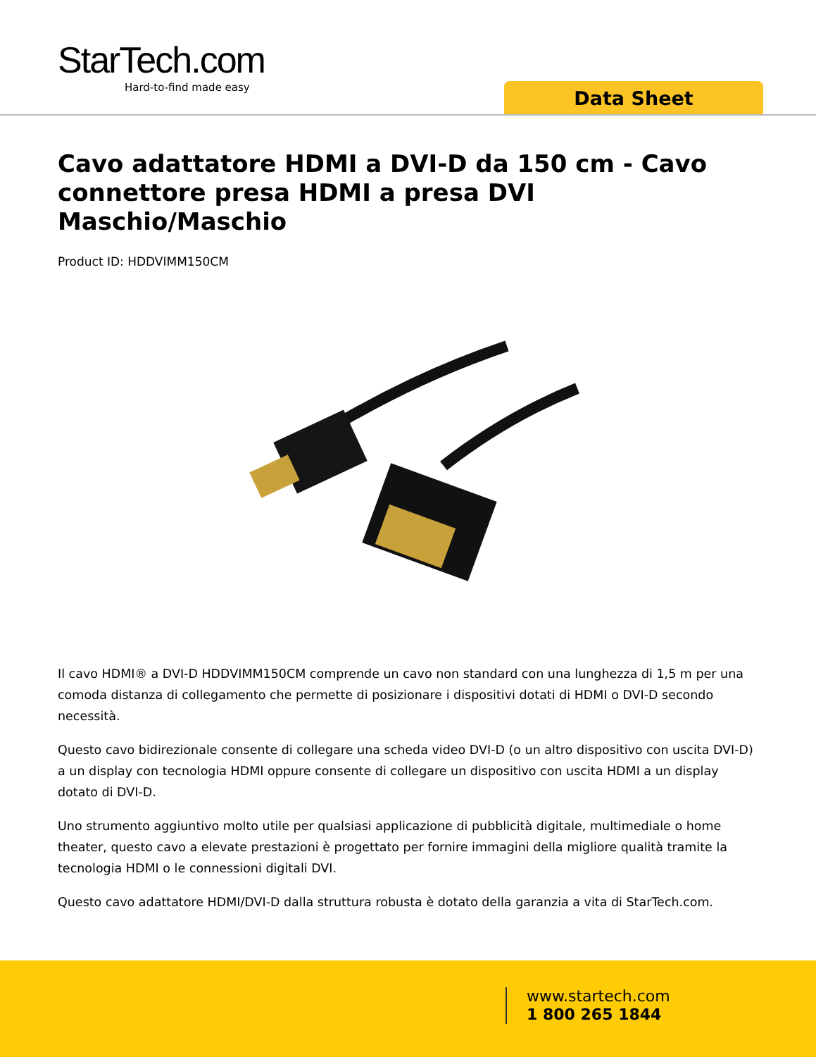StarTech.com
Hard-to-find made easy
Data Sheet
Cavo adattatore HDMI a DVI-D da 150 cm - Cavo connettore presa HDMI a presa DVI Maschio/Maschio
Product ID: HDDVIMM150CM
Il cavo HDMI® a DVI-D HDDVIMM150CM comprende un cavo non standard con una lunghezza di 1,5 m per una comoda distanza di collegamento che permette di posizionare i dispositivi dotati di HDMI o DVI-D secondo necessità.
Questo cavo bidirezionale consente di collegare una scheda video DVI-D (o un altro dispositivo con uscita DVI-D) a un display con tecnologia HDMI oppure consente di collegare un dispositivo con uscita HDMI a un display dotato di DVI-D.
Uno strumento aggiuntivo molto utile per qualsiasi applicazione di pubblicità digitale, multimediale o home theater, questo cavo a elevate prestazioni è progettato per fornire immagini della migliore qualità tramite la tecnologia HDMI o le connessioni digitali DVI.
Questo cavo adattatore HDMI/DVI-D dalla struttura robusta è dotato della garanzia a vita di StarTech.com.
www.startech.com
1 800 265 1844